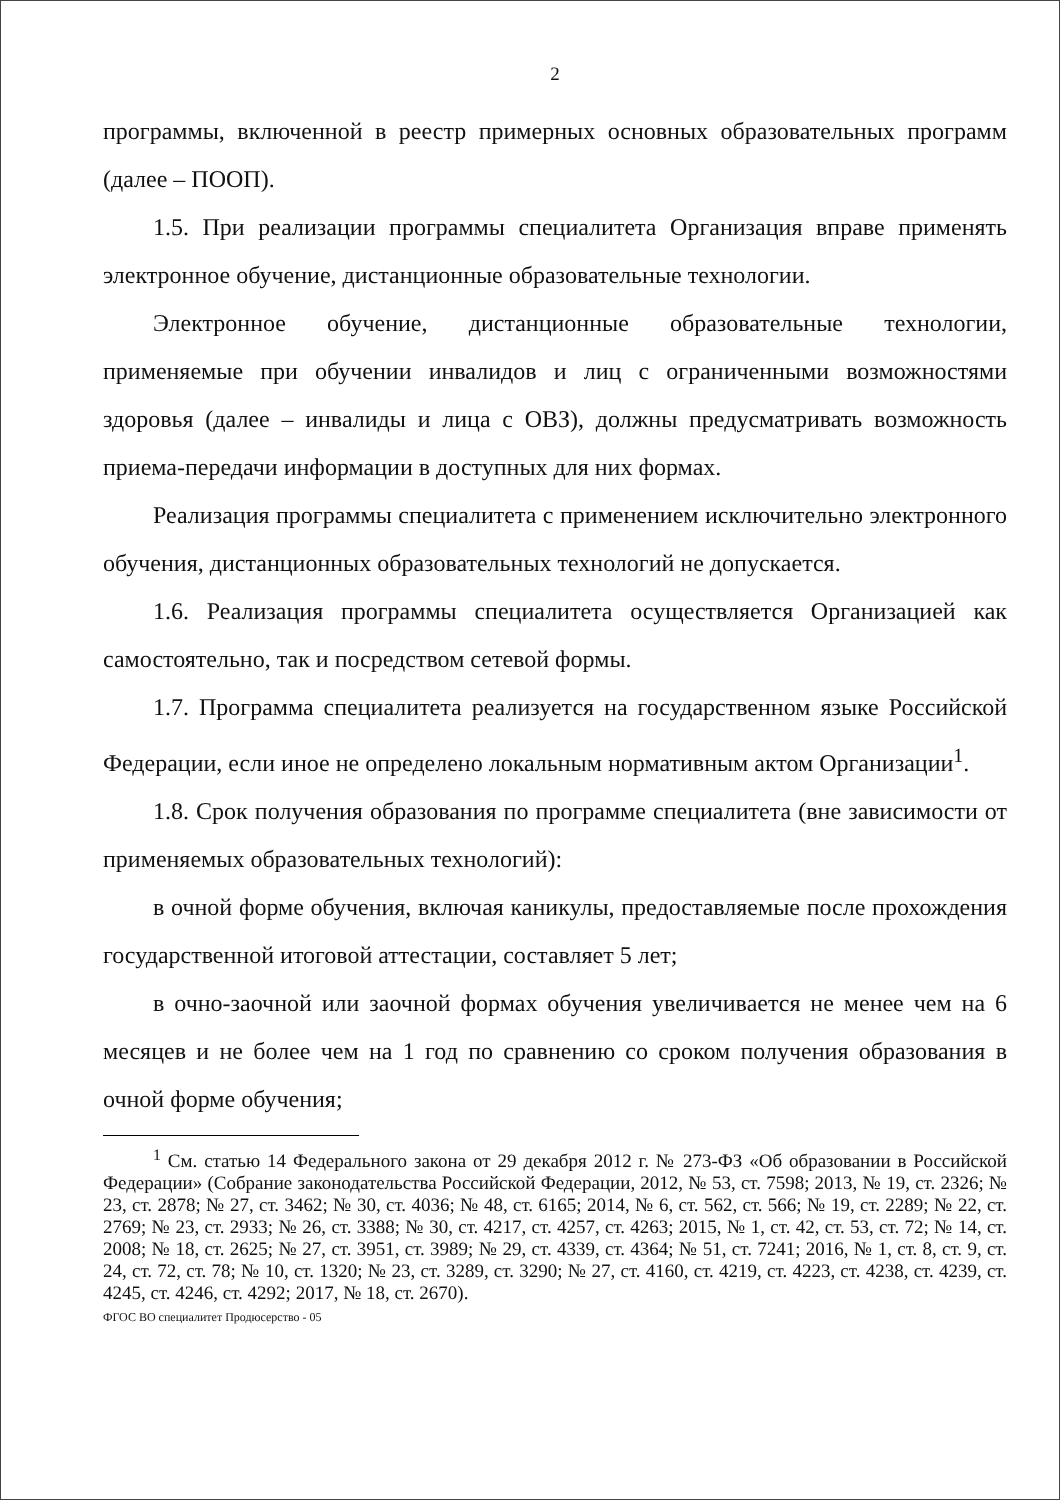2
программы, включенной в реестр примерных основных образовательных программ (далее – ПООП).
1.5. При реализации программы специалитета Организация вправе применять электронное обучение, дистанционные образовательные технологии.
Электронное обучение, дистанционные образовательные технологии, применяемые при обучении инвалидов и лиц с ограниченными возможностями здоровья (далее – инвалиды и лица с ОВЗ), должны предусматривать возможность приема-передачи информации в доступных для них формах.
Реализация программы специалитета с применением исключительно электронного обучения, дистанционных образовательных технологий не допускается.
1.6. Реализация программы специалитета осуществляется Организацией как самостоятельно, так и посредством сетевой формы.
1.7. Программа специалитета реализуется на государственном языке Российской Федерации, если иное не определено локальным нормативным актом Организации<sup>1</sup>.
1.8. Срок получения образования по программе специалитета (вне зависимости от применяемых образовательных технологий):
в очной форме обучения, включая каникулы, предоставляемые после прохождения государственной итоговой аттестации, составляет 5 лет;
в очно-заочной или заочной формах обучения увеличивается не менее чем на 6 месяцев и не более чем на 1 год по сравнению со сроком получения образования в очной форме обучения;
<sup>1</sup> См. статью 14 Федерального закона от 29 декабря 2012 г. № 273-ФЗ «Об образовании в Российской Федерации» (Собрание законодательства Российской Федерации, 2012, № 53, ст. 7598; 2013, № 19, ст. 2326; № 23, ст. 2878; № 27, ст. 3462; № 30, ст. 4036; № 48, ст. 6165; 2014, № 6, ст. 562, ст. 566; № 19, ст. 2289; № 22, ст. 2769; № 23, ст. 2933; № 26, ст. 3388; № 30, ст. 4217, ст. 4257, ст. 4263; 2015, № 1, ст. 42, ст. 53, ст. 72; № 14, ст. 2008; № 18, ст. 2625; № 27, ст. 3951, ст. 3989; № 29, ст. 4339, ст. 4364; № 51, ст. 7241; 2016, № 1, ст. 8, ст. 9, ст. 24, ст. 72, ст. 78; № 10, ст. 1320; № 23, ст. 3289, ст. 3290; № 27, ст. 4160, ст. 4219, ст. 4223, ст. 4238, ст. 4239, ст. 4245, ст. 4246, ст. 4292; 2017, № 18, ст. 2670).
ФГОС ВО специалитет Продюсерство - 05